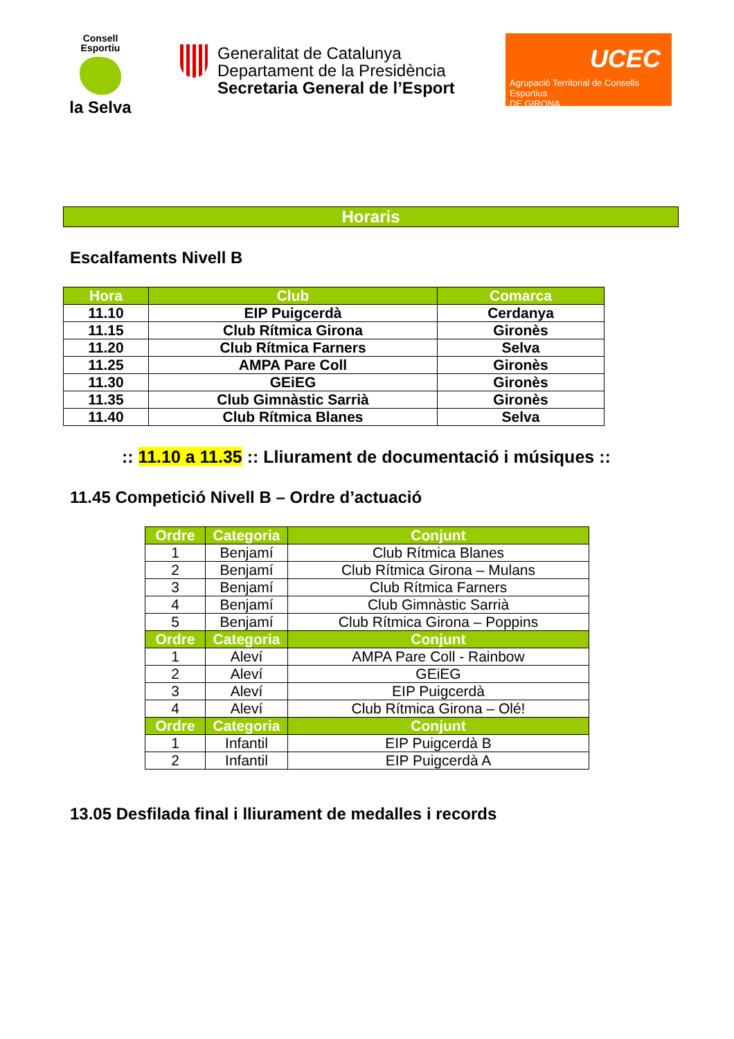Consell Esportiu
la Selva
Generalitat de Catalunya
Departament de la Presidència
Secretaria General de l’Esport
UCEC
Agrupació Territorial de Consells Esportius
DE GIRONA
Horaris
Escalfaments Nivell B
| Hora | Club | Comarca |
| --- | --- | --- |
| 11.10 | EIP Puigcerdà | Cerdanya |
| 11.15 | Club Rítmica Girona | Gironès |
| 11.20 | Club Rítmica Farners | Selva |
| 11.25 | AMPA Pare Coll | Gironès |
| 11.30 | GEiEG | Gironès |
| 11.35 | Club Gimnàstic Sarrià | Gironès |
| 11.40 | Club Rítmica Blanes | Selva |
:: 11.10 a 11.35 :: Lliurament de documentació i músiques ::
11.45 Competició Nivell B – Ordre d’actuació
| Ordre | Categoria | Conjunt |
| --- | --- | --- |
| 1 | Benjamí | Club Rítmica Blanes |
| 2 | Benjamí | Club Rítmica Girona – Mulans |
| 3 | Benjamí | Club Rítmica Farners |
| 4 | Benjamí | Club Gimnàstic Sarrià |
| 5 | Benjamí | Club Rítmica Girona – Poppins |
| Ordre | Categoria | Conjunt |
| 1 | Aleví | AMPA Pare Coll - Rainbow |
| 2 | Aleví | GEiEG |
| 3 | Aleví | EIP Puigcerdà |
| 4 | Aleví | Club Rítmica Girona – Olé! |
| Ordre | Categoria | Conjunt |
| 1 | Infantil | EIP Puigcerdà B |
| 2 | Infantil | EIP Puigcerdà A |
13.05 Desfilada final i lliurament de medalles i records